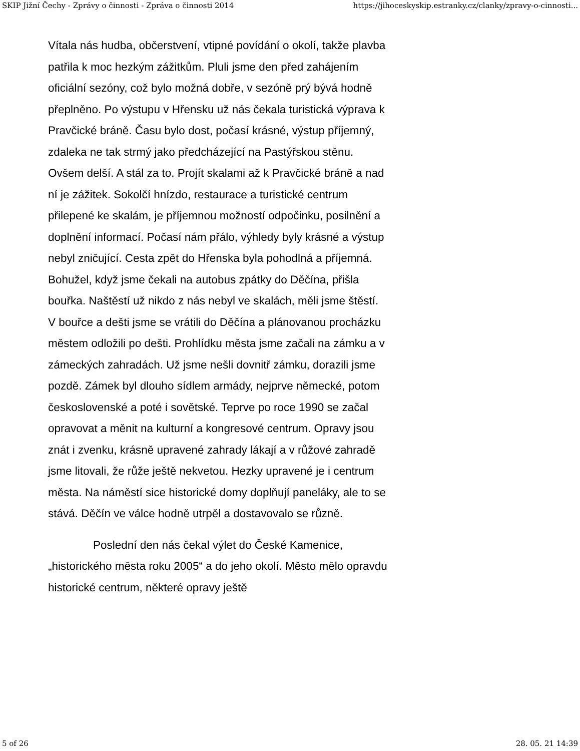SKIP Jižní Čechy - Zprávy o činnosti - Zpráva o činnosti 2014 https://jihoceskyskip.estranky.cz/clanky/zpravy-o-cinnosti...
Vítala nás hudba, občerstvení, vtipné povídání o okolí, takže plavba patřila k moc hezkým zážitkům. Pluli jsme den před zahájením oficiální sezóny, což bylo možná dobře, v sezóně prý bývá hodně přeplněno. Po výstupu v Hřensku už nás čekala turistická výprava k Pravčické bráně. Času bylo dost, počasí krásné, výstup příjemný, zdaleka ne tak strmý jako předcházející na Pastýřskou stěnu. Ovšem delší. A stál za to. Projít skalami až k Pravčické bráně a nad ní je zážitek. Sokolčí hnízdo, restaurace a turistické centrum přilepené ke skalám, je příjemnou možností odpočinku, posilnění a doplnění informací. Počasí nám přálo, výhledy byly krásné a výstup nebyl zničující. Cesta zpět do Hřenska byla pohodlná a příjemná. Bohužel, když jsme čekali na autobus zpátky do Děčína, přišla bouřka. Naštěstí už nikdo z nás nebyl ve skalách, měli jsme štěstí. V bouřce a dešti jsme se vrátili do Děčína a plánovanou procházku městem odložili po dešti. Prohlídku města jsme začali na zámku a v zámeckých zahradách. Už jsme nešli dovnitř zámku, dorazili jsme pozdě. Zámek byl dlouho sídlem armády, nejprve německé, potom československé a poté i sovětské. Teprve po roce 1990 se začal opravovat a měnit na kulturní a kongresové centrum. Opravy jsou znát i zvenku, krásně upravené zahrady lákají a v růžové zahradě jsme litovali, že růže ještě nekvetou. Hezky upravené je i centrum města. Na náměstí sice historické domy doplňují paneláky, ale to se stává. Děčín ve válce hodně utrpěl a dostavovalo se různě.
Poslední den nás čekal výlet do České Kamenice, „historického města roku 2005“ a do jeho okolí. Město mělo opravdu historické centrum, některé opravy ještě
5 of 26 28. 05. 21 14:39